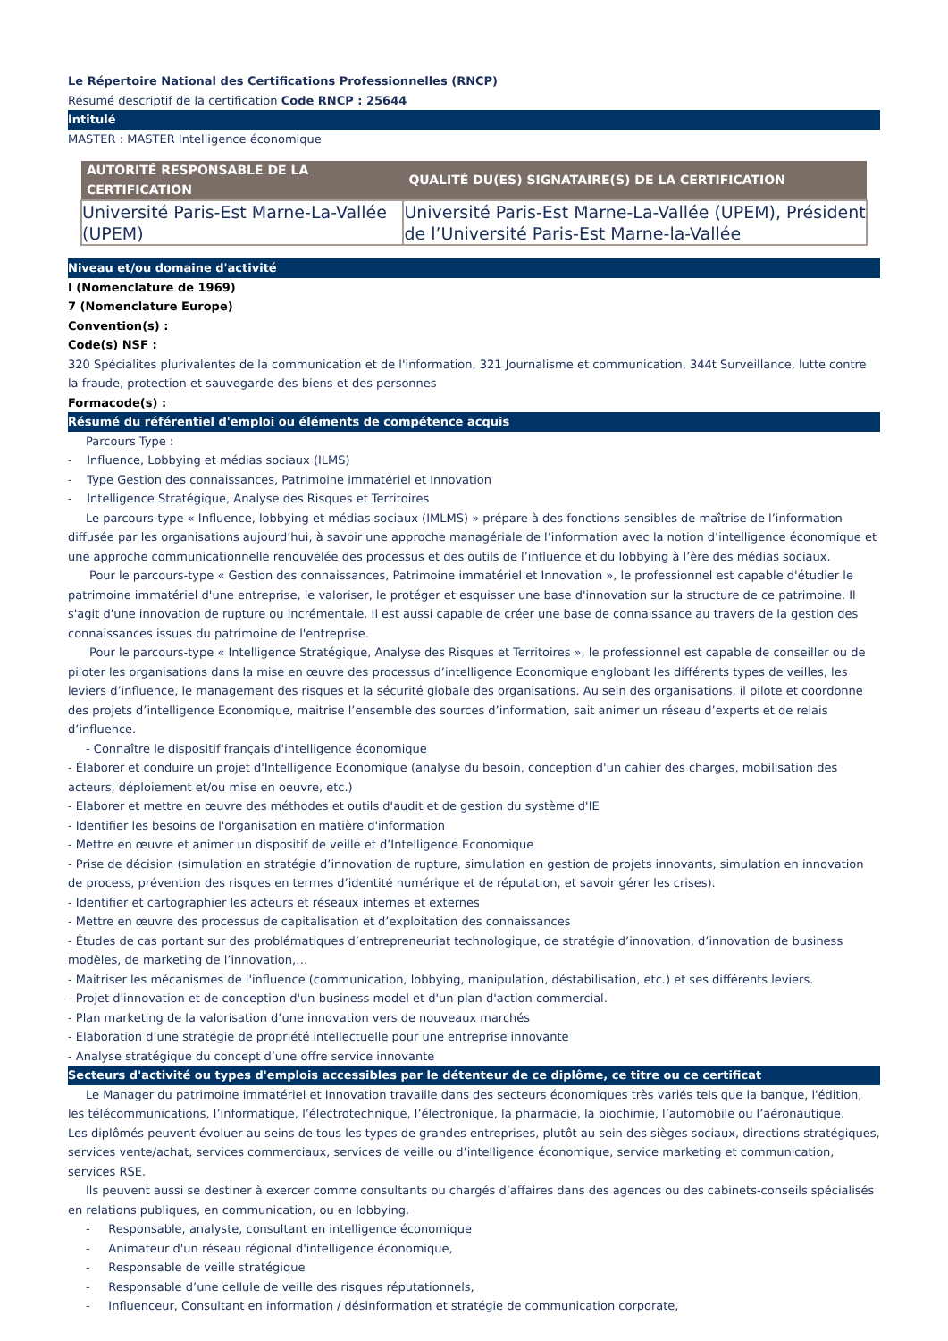Le Répertoire National des Certifications Professionnelles (RNCP)
Résumé descriptif de la certification Code RNCP : 25644
Intitulé
MASTER : MASTER Intelligence économique
| AUTORITÉ RESPONSABLE DE LA CERTIFICATION | QUALITÉ DU(ES) SIGNATAIRE(S) DE LA CERTIFICATION |
| --- | --- |
| Université Paris-Est Marne-La-Vallée (UPEM) | Université Paris-Est Marne-La-Vallée (UPEM), Président de l’Université Paris-Est Marne-la-Vallée |
Niveau et/ou domaine d'activité
I (Nomenclature de 1969)
7 (Nomenclature Europe)
Convention(s) :
Code(s) NSF :
320 Spécialites plurivalentes de la communication et de l'information, 321 Journalisme et communication, 344t Surveillance, lutte contre la fraude, protection et sauvegarde des biens et des personnes
Formacode(s) :
Résumé du référentiel d'emploi ou éléments de compétence acquis
Parcours Type :
- Influence, Lobbying et médias sociaux (ILMS)
- Type Gestion des connaissances, Patrimoine immatériel et Innovation
- Intelligence Stratégique, Analyse des Risques et Territoires
Le parcours-type « Influence, lobbying et médias sociaux (IMLMS) » prépare à des fonctions sensibles de maîtrise de l’information diffusée par les organisations aujourd’hui, à savoir une approche managériale de l’information avec la notion d’intelligence économique et une approche communicationnelle renouvelée des processus et des outils de l’influence et du lobbying à l’ère des médias sociaux.
Pour le parcours-type « Gestion des connaissances, Patrimoine immatériel et Innovation », le professionnel est capable d'étudier le patrimoine immatériel d'une entreprise, le valoriser, le protéger et esquisser une base d'innovation sur la structure de ce patrimoine. Il s'agit d'une innovation de rupture ou incrémentale. Il est aussi capable de créer une base de connaissance au travers de la gestion des connaissances issues du patrimoine de l'entreprise.
Pour le parcours-type « Intelligence Stratégique, Analyse des Risques et Territoires », le professionnel est capable de conseiller ou de piloter les organisations dans la mise en œuvre des processus d’intelligence Economique englobant les différents types de veilles, les leviers d’influence, le management des risques et la sécurité globale des organisations. Au sein des organisations, il pilote et coordonne des projets d’intelligence Economique, maitrise l’ensemble des sources d’information, sait animer un réseau d’experts et de relais d’influence.
- Connaître le dispositif français d'intelligence économique
- Élaborer et conduire un projet d'Intelligence Economique (analyse du besoin, conception d'un cahier des charges, mobilisation des acteurs, déploiement et/ou mise en oeuvre, etc.)
- Elaborer et mettre en œuvre des méthodes et outils d'audit et de gestion du système d'IE
- Identifier les besoins de l'organisation en matière d'information
- Mettre en œuvre et animer un dispositif de veille et d’Intelligence Economique
- Prise de décision (simulation en stratégie d’innovation de rupture, simulation en gestion de projets innovants, simulation en innovation de process, prévention des risques en termes d’identité numérique et de réputation, et savoir gérer les crises).
- Identifier et cartographier les acteurs et réseaux internes et externes
- Mettre en œuvre des processus de capitalisation et d’exploitation des connaissances
- Études de cas portant sur des problématiques d’entrepreneuriat technologique, de stratégie d’innovation, d’innovation de business modèles, de marketing de l’innovation,…
- Maitriser les mécanismes de l'influence (communication, lobbying, manipulation, déstabilisation, etc.) et ses différents leviers.
- Projet d'innovation et de conception d'un business model et d'un plan d'action commercial.
- Plan marketing de la valorisation d’une innovation vers de nouveaux marchés
- Elaboration d’une stratégie de propriété intellectuelle pour une entreprise innovante
- Analyse stratégique du concept d’une offre service innovante
Secteurs d'activité ou types d'emplois accessibles par le détenteur de ce diplôme, ce titre ou ce certificat
Le Manager du patrimoine immatériel et Innovation travaille dans des secteurs économiques très variés tels que la banque, l'édition, les télécommunications, l’informatique, l’électrotechnique, l’électronique, la pharmacie, la biochimie, l’automobile ou l’aéronautique.
Les diplômés peuvent évoluer au seins de tous les types de grandes entreprises, plutôt au sein des sièges sociaux, directions stratégiques, services vente/achat, services commerciaux, services de veille ou d’intelligence économique, service marketing et communication, services RSE.
Ils peuvent aussi se destiner à exercer comme consultants ou chargés d’affaires dans des agences ou des cabinets-conseils spécialisés en relations publiques, en communication, ou en lobbying.
- Responsable, analyste, consultant en intelligence économique
- Animateur d'un réseau régional d'intelligence économique,
- Responsable de veille stratégique
- Responsable d’une cellule de veille des risques réputationnels,
- Influenceur, Consultant en information / désinformation et stratégie de communication corporate,